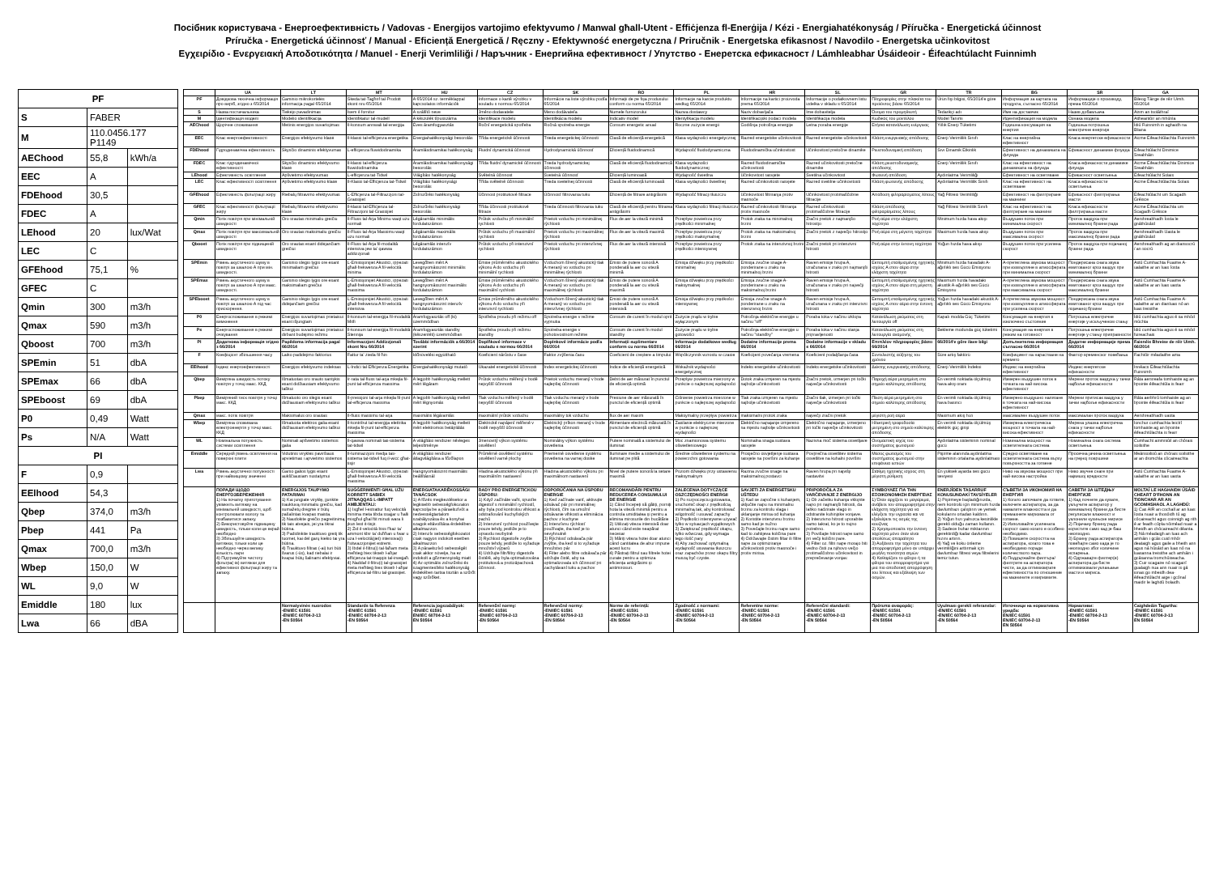Посібник користувача - Енергоефективність / Vadovas - Energijos vartojimo efektyvumo / Manwal għall-Utent - Effiċjenza fl-Enerġija / Kézi - Energiahatékonyság / Příručka - Energetická účinnost
Príručka - Energetická účinnosť / Manual - Eficiență Energetică / Ręczny - Efektywność energetyczna / Priručnik - Energetska efikasnost / Navodilo - Energetska učinkovitost
Εγχειρίδιο - Ενεργειακή Αποδοτικότητα / Manuel - Enerji Verimliliği / Наръчник - Енергийна ефективност / Упутство - Енеретска ефикасност / Lámhleabhar Úsáideoir - Éifeachtúlacht Fuinnimh
| PF | | |
| --- | --- | --- |
| S | FABER | |
| M | 110.0456.177 P1149 | |
| AEChood | 55,8 | kWh/a |
| EEC | A | |
| FDEhood | 30,5 | |
| FDEC | A | |
| LEhood | 20 | lux/Wat |
| LEC | C | |
| GFEhood | 75,1 | % |
| GFEC | C | |
| Qmin | 300 | m3/h |
| Qmax | 590 | m3/h |
| Qboost | 700 | m3/h |
| SPEmin | 51 | dbA |
| SPEmax | 66 | dbA |
| SPEboost | 69 | dbA |
| P0 | 0,49 | Watt |
| Ps | N/A | Watt |
| PI | | |
| F | 0,9 | |
| EElhood | 54,3 | |
| Qbep | 374,0 | m3/h |
| Pbep | 441 | Pa |
| Qmax | 700,0 | m3/h |
| Wbep | 150,0 | W |
| WL | 9,0 | W |
| Emiddle | 180 | lux |
| Lwa | 66 | dBA |
| | UA | LT | MT | HU | CZ | SK | RO | PL | HR | SL | GR | TR | BG | SR | GA |
| --- | --- | --- | --- | --- | --- | --- | --- | --- | --- | --- | --- | --- | --- | --- | --- |
| PF | Довідкова технічна інформація про виріб, згідно з 65/2014 | Gaminio mikrokortelės informacija pagal 65/2014 | Skeda tat-Tagħrif tal-Prodott skont nru 65/2014 | A 65/2014 sz. terméklappal kapcsolatos információk | Informace o kartě výrobku v souladu s normou 65/2014 | Informácie na liste výrobku podľa 65/2014 | Informații de pe fișa produsului conform cu norma 65/2014 | Informacje na karcie produktu według 65/2014 | Informacije na kartici proizvoda prema 65/2014 | Informacije o podatkovnem listu izdelka v skladu s 65/2014 | Πληροφορίες στην πλακέτα του προϊόντος βάσει 65/2014 | Ürün fişi bilgisi, 65/2014'e göre | Информация за картата на продукта, съгласно 65/2014 | Информације о производу, према 65/2014 | Bileog Táirge de réir Uimh. 65/2014 |
| S | Назва постачальника | Tiekėjo pavadinimas | Isem il-fornitur | A szállító neve | Jméno dodavatele | Meno dodávateľa | Numele furnizorului | Nazwa dostawcy | Naziv dobavljača | Ime dobavitelja | Όνομα του προμηθευτή | Tedarikçi adı | Име на доставчик | Назив добављача | Ainm an tsoláthraí |
| M | Ідентифікація моделі | Modelio identifikacija | Identifikatur tal-mudell | A készülék típusszáma | Identifikace modelu | Identifikácia modelu | Indicativ model | Identyfikacja modelu | Identifikacijski podaci modela | Identifikacija modela | Κωδικός του μοντέλου | Model Tanımı | Идентификация на модела | Ознака модела | Aitheantóir an mhúnla |
| AEChood | Щорічне споживання | Metinis energijos suvartojimas | Il-konsum annwali tal-enerġija | Éves áramfogyasztás | Roční energetická spotřeba | Ročná spotreba energie | Consum energetic anual | Roczne zużycie energii | Godišnja potrošnja energije | Letna poraba energije | Ετήσια κατανάλωση ενέργειας | Yıllık Enerji Tüketimi | Годишна консумация на енергия | Годишња потрошња електричне енергије | Ídiú Fuinnimh in aghaidh na Bliana |
| EEC | Клас енергоефективності | Energijos efektyvumo klasė | Il-klassi tal-effiċjenza enerġetika | Energiahatékonysági besorolás | Třída energetické účinnosti | Trieda energetickej účinnosti | Clasă de eficiență energetică | Klasa wydajności energetycznej | Razred energetske učinkovitosti | Razred energetske učinkovitosti | Κλάση ενεργειακής απόδοσης | Enerji Verimlilik Sınıfı | Клас на енергийна ефективност | Класа енергетске ефикасности | Aicme Éifeachtúlachta Fuinnimh |
| FDEhood | Гідродинамічна ефективність | Skysčio dinaminis efektyvumas | L-effiċjenza fluwidodinamika | Áramlásdinamikai hatékonyság | Fluidní dynamická účinnost | Hydrodynamická účinnosť | Eficiență fluidodinamică | Wydajność fluidodynamiczna | Fluidodinamička učinkovitost | Učinkovitost pretočne dinamike | Ρευστοδυναμική απόδοση | Sıvı Dinamik Etkinlik | Ефективност на динамиката на флуида | Ефикасност динамике флуида | Éifeachtúlacht Dinimice Sreabháin |
| FDEC | Клас гідродинамічної ефективності | Skysčio dinaminio efektyvumo klasė | Il-klassi tal-effiċjenza fluwidodinamika | Áramlásdinamikai hatékonysági besorolás | Třída fluidní dynamické účinnosti | Trieda hydrodynamickej účinnosti | Clasă de eficiență fluidodinamică | Klasa wydajności fluidodynamicznej | Razred fluidodinamičke učinkovitosti | Razred učinkovitosti pretočne dinamike | Κλάση ρευστοδυναμικής απόδοσης | Enerji Verimlilik Sınıfı | Клас на ефективност на динамиката на флуида | Класа ефикасности динамике флуида | Aicme Éifeachtúlachta Dinimice Sreabháin |
| LEhood | Ефективність освітлення | Apšvietimo efektyvumas | L-effiċjenza tat-Tidwil | Világítási hatékonyság | Světelná účinnost | Svetelná účinnosť | Eficiență luminoasă | Wydajność świetlna | Učinkovitost rasvjete | Svetilna učinkovitost | Φωτεινή απόδοση | Aydınlatma Verimliliği | Ефективност на осветяване | Ефикасност осветљења | Éifeachtúlacht Solais |
| LEC | Клас ефективності освітлення | Apšvietimo efektyvumo klasė | Il-Klassi tal-Effiċjenza tat-Tidwil | Világítási hatékonysági besorolás | Třída světelné účinnosti | Trieda svetelnej účinnosti | Clasă de eficiență luminoasă | Klasa wydajności świetlnej | Razred učinkovitosti rasvjete | Razred svetilne učinkovitosti | Κλάση φωτεινής απόδοσης | Aydınlatma Verimlilik Sınıfı | Клас на ефективност на осветяване | Класа ефикасности осветљења | Aicme Éifeachtúlachta Solais |
| GFEhood | Ефективність фільтрації жиру | Riebalų filtravimo efektyvumas | L-Effiċjenza tal-Filtrazzjoni tal-Grassijiet | Zsírszűrési hatékonyság | Účinnost protitukové filtrace | Účinnosť filtrovania tuku | Eficiență de filtrare antigrăsimi | Wydajność filtracji tłuszczu | Učinkovitost filtriranja protiv masnoće | Učinkovitost protimaščobne filtracije | Απόδοση φιλτραρίσματος λίπους | Yağ Filtresi Verimliliği | Ефективност на филтриране на мазнини | Ефикасност филтрирања масти | Éifeachtúlacht um Scagadh Gréisce |
| GFEC | Клас ефективності фільтрації жиру | Riebalų filtravimo efektyvumo klasė | Il-klassi tal-Effiċjenza tal-Filtrazzjoni tal-Grassijiet | Zsírszűrési hatékonysági besorolás | Třída účinnosti protitukové filtrace | Trieda účinnosti filtrovania tuku | Clasă de eficiență pentru filtrarea antigrăsimi | Klasa wydajności filtracji tłuszczu | Razred učinkovitosti filtriranja protiv masnoće | Razred učinkovitosti protimaščobne filtracije | Κλάση απόδοσης φιλτραρίσματος λίπους | Yağ Filtresi Verimlilik Sınıfı | Клас на ефективност на филтриране на мазнини | Класа ефикасности филтрирања масти | Aicme Éifeachtúlachta um Scagadh Gréisce |
| Qmin | Потік повітря при мінімальній швидкості | Oro srautas minimaliu greičiu | Il-Fluss tal-Arja Minimu waqt użu normali | Légáramlás minimális fordulatszámon | Průtok vzduchu při minimální rychlosti | Prietok vzduchu pri minimálnej rýchlosti | Flux de aer la viteză minimă | Przepływ powietrza przy prędkości minimalnej | Protok zraka na minimalnoj brzini | Zračni pretok z najmanjšo hitrostjo | Ροή αέρα στην ελάχιστη ταχύτητα | Minimum hızda hava akışı | Въздушен поток при минимална скорост | Проток ваздуха при минималној брзини рада | Aershreabhadh Íosta le gnáthúsáid |
| Qmax | Потік повітря при максимальній швидкості | Oro srautas maksimaliu greičiu | Il-Fluss tal-Arja Massimu waqt użu normali | Légáramlás maximális fordulatszámon | Průtok vzduchu při maximální rychlosti | Prietok vzduchu pri maximálnej rýchlosti | Flux de aer la viteză maximă | Przepływ powietrza przy prędkości maksymalnej | Protok zraka na maksimalnoj brzini | Zračni pretok z največjo hitrostjo | Ροή αέρα στη μέγιστη ταχύτητα | Maximum hızda hava akışı | Въздушен поток при максимална скорост | Проток ваздуха при максималној брзини рада | Aershreabhadh Uasta le gnáthúsáid |
| Qboost | Потік повітря при підвищеній швидкості | Oro srautas esant didėjančiam greičiui | Il-Fluss tal-Arja fil-modalità intensiva jew ta' qawwa addizzjonali | Légáramlás intenzív fordulatszámon | Průtok vzduchu při intenzivní rychlosti | Prietok vzduchu pri intenzívnej rýchlosti | Flux de aer la viteză intensivă | Przepływ powietrza przy prędkości intensywnej | Protok zraka na intenzivnoj brzini | Zračni pretok pri intenzivni hitrosti | Ροή αέρα στην έντονη ταχύτητα | Yoğun hızda hava akışı | Въздушен поток при усилена скорост | Проток ваздуха при појачаној брзини рада | Aershreabhadh ag an diansocrú / an socrú |
| SPEmin | Рівень акустичного шуму в повітрі за шкалою А при мін. швидкості. | Garsinio slėgio lygis ore esant minimaliam greičiui | L-Emissjonijiet Akustiċi, ippeżati għall-frekwenza A fil-veloċità minima | Levegőben mért A hangnyomásszint minimális fordulatszámon | Emise průměrného akustického výkonu A do vzduchu při minimální rychlosti | Vzduchom šírený akustický tlak A meraný vo vzduchu pri minimálnej rýchlosti | Emisii de putere sonoră A ponderată la aer cu viteză minimă | Emisja dźwięku przy prędkości minimalnej | Emisija zvučne snage A-ponderirane u zraku na minimalnoj brzini | Raven emisije hrupa A, izračunana v zraku pri najmanjši hitrosti | Εκπομπή σταθμισμένης ηχητικής ισχύος A στον αέρα στην ελάχιστη ταχύτητα | Minimum hızda havadaki A-ağırlıklı ses Gücü Emisyonu | A-претеглена звукова мощност при изхвърляне в атмосферата при минимална скорост | Пондерисана снага звука емитованог кроз ваздух при минималној брзини | Astú Cumhachta Fuaime A-ualaithe ar an luas íosta |
| SPEmax | Рівень акустичного шуму в повітрі за шкалою А при макс. швидкості. | Garsinio slėgio lygis ore esant maksimaliam greičiui | L-Emissjonijiet Akustiċi, ippeżati għall-frekwenza A fil-veloċità massima | Levegőben mért A hangnyomásszint maximális fordulatszámon | Emise průměrného akustického výkonu A do vzduchu při maximální rychlosti | Vzduchom šírený akustický tlak A meraný vo vzduchu pri maximálnej rýchlosti | Emisii de putere sonoră A ponderată la aer cu viteză maximă | Emisja dźwięku przy prędkości maksymalnej | Emisija zvučne snage A-ponderirane u zraku na maksimalnoj brzini | Raven emisije hrupa A, izračunana v zraku pri največji hitrosti | Εκπομπή σταθμισμένης ηχητικής ισχύος A στον αέρα στη μέγιστη ταχύτητα | Maximum hızda havadaki akustik A-ağırlıklı ses Gücü Emisyonu | A-претеглена звукова мощност при изхвърляне в атмосферата при максимална скорост | Пондерисана снага звука емитованог кроз ваздух при максималној брзини | Astú Cumhachta Fuaime A-ualaithe ar an luas uasta |
| SPEboost | Рівень акустичного шуму в повітрі за шкалою А під час прискорення. | Garsinio slėgio lygis ore esant didėjančiam greičiui | L-Emissjonijiet Akustiċi, ippeżati għall-frekwenza A fil-veloċità intensiva | Levegőben mért A hangnyomásszint intenzív fordulatszámon | Emise průměrného akustického výkonu A do vzduchu při intenzivní rychlosti | Vzduchom šírený akustický tlak A meraný vo vzduchu pri intenzívnej rýchlosti | Emisii de putere sonoră A ponderată la aer cu viteză intensivă | Emisja dźwięku przy prędkości intensywnej | Emisija zvučne snage A-ponderirane u zraku na intenzivnoj brzini | Raven emisije hrupa A, izračunana v zraku pri intenzivni hitrosti | Εκπομπή σταθμισμένης ηχητικής ισχύος A στον αέρα στην έντονη ταχύτητα | Yoğun hızda havadaki akustik A-ağırlıklı ses Gücü Emisyonu | A-претеглена звукова мощност при изхвърляне в атмосферата при усилена скорост | Пондерисана снага звука емитованог кроз ваздух при појачаној брзини | Astú Cumhachta Fuaime A-ualaithe ar an dianluas nó an luas treisithe |
| P0 | Енергоспоживання в режимі вимкнення | Energijos suvartojimas prietaisui esant išjungtam | Il-konsum tal-enerġija fil-modalità Mitfi | Áramfogyasztás off (ki) üzemmódban | Spotřeba proudu při režimu off | Spotreba energie v režime vypnutia | Consum de curent în modul oprit | Zużycie prądu w trybie wyłączonym | Potrošnja električne energije u načinu "off" | Poraba toka v načinu izklopa | Κατανάλωση ρεύματος στη λειτουργία off | Kapalı modda Güç Tüketimi | Консумация на енергия в изключено състояние | Потрошња електричне енергије у искљученом стању | Ídiú cumhachta agus é sa mhód múchta |
| Ps | Енергоспоживання в режимі очікування | Energijos suvartojimas prietaisui dirbant budėjimo režimu | Il-konsum tal-enerġija fil-modalità Stennija | Áramfogyasztás standby (készenléti) üzemmódban | Spotřeba proudu při režimu standby | Spotreba energie v pohotovostnom režime | Consum de curent în modul standby | Zużycie prądu w trybie gotowości | Potrošnja električne energije u načinu "standby" | Poraba toka v načinu stanja pripravljenosti | Κατανάλωση ρεύματος στη λειτουργία αναμονής | Bekleme modunda güç tüketimi | Консумация на енергия в режим на готовност | Потрошња електричне енергије у стању приправности | Ídiú cumhachta agus é sa mhód fuireachais |
| PI | Додаткова інформація згідно з 66/2014 | Papildoma informacija pagal 66/2014 | Informazzjoni Addizzjonali skont Nru 66/2014 | További információk a 66/2014 szerint | Doplňkové informace v souladu s normou 66/2014 | Doplnkové informácie podľa 66/2014 | Informații suplimentare conform cu norma 66/2014 | Informacje dodatkowe według 66/2014 | Dodatne informacije prema 66/2014 | Dodatne informacije v skladu s 66/2014 | Επιπλέον πληροφορίες βάσει 66/2014 | 66/2014'e göre ilave bilgi | Допълнителна информация съгласно 66/2014 | Додатне информације према 66/2014 | Faisnéis Bhreise de réir Uimh. 66/2014 |
| F | Коефіцієнт збільшення часу | Laiko padidėjimo faktorius | Fattur ta' żieda fil-ħin | Időnövelési együttható | Koeficient nárůstu v čase | Faktor zvýšenia času | Coeficient de creștere a timpului | Współczynnik wzrostu w czasie | Koeficijent povećanja vremena | Koeficient podaljšanja časa | Συντελεστής αύξησης του χρόνου | Süre artış faktörü | Коефициент на нарастване на времето | Фактор временског повећања | Fachtóir méadaithe ama |
| EElhood | Індекс енергоефективності | Energijos efektyvumo indeksas | L-Indiċi tal-Effiċjenza Enerġetika | Energiahatékonysági mutató | Ukazatel energetické účinnosti | Index energetickej účinnosti | Indice de eficiență energetică | Wskaźnik wydajności energetycznej | Indeks energetske učinkovitosti | Indeks energetske učinkovitosti | Δείκτης ενεργειακής απόδοσης | Enerji Verimlilik İndeksi | Индекс на енергийна ефективност | Индекс енергетске ефикасности | Innéacs Éifeachtúlachta Fuinnimh |
| Qbep | Виміряна швидкість потоку повітря у точці макс. ККД | Išmatuotas oro srauto santykis esant didžiausiam efektyvumo taškui | Ir-rata tal-fluss tal-arja mkejla fil-punt tal-effiċjenza massima | A legjobb hatékonyság mellett mért légáram | Průtok vzduchu měřený v bodě nejvyšší účinnosti | Prietok vzduchu meraný v bode najlepšej účinnosti | Debit de aer măsurat în punctul de eficiență optimă | Przepływ powietrza mierzony w punkcie o najlepszej wydajności | Dotok zraka izmjeren na mjestu najbolje učinkovitosti | Zračni pretok, izmerjen pri točki največje učinkovitosti | Παροχή αέρα μετρημένη στο σημείο καλύτερης απόδοσης | En verimli noktada ölçülmüş hava akış oranı | Измерен въздушен поток в точката на най-висока ефективност | Мерени проток ваздуха у тачки најбоље ефикасности | Ráta aersreafa tomhaiste ag an bpointe éifeachtúla is fearr |
| Pbep | Виміряний тиск повітря у точці макс. ККД | Išmatuoto oro slėgis esant didžiausiam efektyvumo taškui | Il-pressjoni tal-arja mkejla fil-punt tal-effiċjenza massima | A legjobb hatékonyság mellett mért légnyomás | Tlak vzduchu měřený v bodě nejvyšší účinnosti | Tlak vzduchu meraný v bode najlepšej účinnosti | Presiune de aer măsurată în punctul de eficiență optimă | Ciśnienie powietrza mierzone w punkcie o najlepszej wydajności | Tlak zraka izmjeren na mjestu najbolje učinkovitosti | Zračni tlak, izmerjen pri točki največje učinkovitosti | Πίεση αέρα μετρημένη στο σημείο καλύτερης απόδοσης | En verimli noktada ölçülmüş hava basıncı | Измерено въздушно налягане в точката на най-висока ефективност | Мерени притисак ваздуха у тачки најбоље ефикасности | Ráta aerbhrú tomhaiste ag an bpointe éifeachtúla is fearr |
| Qmax | макс. потік повітря | Maksimalus oro srautas | Il-fluss massimu tal-arja | maximális légáramlás | maximální průtok vzduchu | maximálny tok vzduchu | flux de aer maxim | Maksymalny przepływ powietrza | maksimalni protok zraka | največji zračni pretok | μέγιστη ροή αέρα | Maximum akış hızı | максимален въздушен поток | максималан проток ваздуха | Aershreabhadh uasta |
| Wbep | Виміряна споживана електроенергія у точці макс. ККД | Išmatuota elektros galia esant didžiausiam efektyvumo taškui | Il-kontribut tal-enerġija elettrika mkejla fil-punt tal-effiċjenza massima | A legjobb hatékonyság mellett mért elektromos betáplálás | Elektrické napájení měřené v bodě nejvyšší účinnosti | Elektrický príkon meraný v bode najlepšej účinnosti | Alimentare electrică măsurată în punctul de eficiență optimă | Zasilanie elektryczne mierzone w punkcie o najlepszej wydajności | Električno napajanje izmjereno na mjestu najbolje učinkovitosti | Električno napajanje, izmerjeno pri točki največje učinkovitosti | Ηλεκτρική τροφοδοσία μετρημένη στο σημείο καλύτερης απόδοσης | En verimli noktada ölçülmüş elektrik güç girişi | Измерена електрическа мощност в точката на най-висока ефективност | Мерена улазна електрична снага у тачки најбоље ефикасности | Ionchur cumhachta leictrí tomhaiste ag an bpointe éifeachtúlachta is fearr |
| WL | Номінальна потужність системи освітлення | Nominali apšvietimo sistemos galia | Il-qawwa nominali tas-sistema tat-tidwil | A világítási rendszer névleges teljesítménye | Jmenovitý výkon systému osvětlení | Nominálny výkon systému osvetlenia | Putere nominală a sistemului de iluminat | Moc znamionowa systemu oświetleniowego | Nominalna snaga sustava rasvjete | Nazivna moč sistema osvetljave | Ονομαστική ισχύς του συστήματος φωτισμού | Aydınlatma sisteminin nominal gücü | Номинална мощност на осветителната система | Номинална снага система осветљења | Cumhacht ainmniúil an chórais soilsithe |
| Emiddle | Середній рівень освітлення на поверхні плити | Vidutinis viryklės paviršiaus apvietimas i apvietimo sistemos | Il-luminazzjoni medja tas-sistema tat-tidwil fuq il-wiċċ għat-tisjir | A világítási rendszer átlagvilágítása a főzőlapon | Průměrné osvětlení systému osvětlení varné plochy | Priemerné osvetlenie systému osvetlenia na varnej doske | Iluminare medie a sistemului de iluminat pe plită | Średnie oświetlenie systemu na powierzchni gotowania | Prosječno osvjetljenje sustava rasvjete na površini za kuhanje | Povprečna osvetlitev sistema osvetlitve na kuhalni površini | Μέσος φωτισμός του συστήματος φωτισμού στην επιφάνεια εστιών | Pişirme alanında aydınlatma sisteminin ortalama aydınlatması | Средно осветяване на осветителната система върху повърхността за готвене | Просечна јачина осветљења на грејној површини | Meánsoilsiú an chórais soilsithe ar an dromchla cócaireachta |
| Lwa | Рівень акустичної потужності при найвищому значенні | Garso galios lygis esant aukščiausiam nustatymui | L-Emissjonijiet Akustiċi, ippeżati għall-frekwenza A fil-veloċità massima | Hangnyomásszint maximális beállításnál | Hladina akustického výkonu při maximálním nastavení | Hladina akustického výkonu pri maximálnom nastavení | Nivel de putere sonoră la setare maximă | Poziom dźwięku przy ustawieniu maksymalnym | Razina zvučne snage na maksimalnoj postavci | Raven hrupa pri najvišji nastavitvi | Στάθμη ηχητικής ισχύος στη μέγιστη ρύθμιση | En yüksek ayarda ses gücü seviyesi | Ниво на звукова мощност при най-висока настройка | Ниво звучне снаге при највишој вредности | Astú Cumhachta Fuaime A-ualaithe ar an luas uasta |
| | ПОРАДИ ЩОДО ЕНЕРГОЗБЕРЕЖЕННЯ 1) На початку приготування увімкніть витяжку на мінімальній швидкості, щоб контролювати вологу та позбавитися запаху. 2) Використовуйте підвищену швидкість, тільки коли це вкрай необхідно 3) Збільшуйте швидкість витяжки, тільки коли це необхідно через велику кількість пари 4) Підтримуйте чистоту фільтра(-ів) витяжки для ефективної фільтрації жиру та запаху. | ENERGIJOS TAUPYMO PATARIMAI 1) Kai jungiate viryklę, įjunkite trauktuvą minimaliu greičiu, kad sumažėtų drėgmė ir būtų pašalintas kvapas maista. 2) Naudokite greičio pagreitinimą tik tais atvejais, jei yra tikrai būtina. 3) Padidinkite trauktuvo greitį tik tuomet, kai dėl garų kiekio tai yra būtina. 4) Trauktuvo filtras (-ai) turi būti švarus (-ūs), kad riebalai ir kvapai būtų šalinami efektyviai. | SUĠĠERIMENTI GĦAL UŻU KORRETT SABIEX JITNAQQAS L-IMPATT AMBJENTALI: 1) Ixgħel l-estrattur fuq veloċità minima meta tibda ssajjar u ħalli mixgħul għal ftit minuti wara li jkun lest it-tisjir. 2) Żid il-veloċità biss f'każ ta' ammont kbir ta' duħħan u fwar u uża l-veloċità(jiet) intensiva(i) f'sitwazzjonijiet estremi. 3) Ibdel il-filtru(i) tal-faħam meta meħtieġ biex tikseb l-aħjar effiċjenza tat-tnaqqis tal-irwejjaħ. 4) Naddaf il-filtru(i) tal-grassijiet meta meħtieġ biex tikseb l-aħjar effiċjenza tal-filtru tal-grassijiet. | ENERGIATAKARÉKOSSÁGI TANÁCSOK 1) A főzés megkezdésekor a legkisebb sebességfokozaton kapcsolja be a páraelszívót a nedvességtartalom szabályozása és a konyhai szagok eltávolítása érdekében alkalmazzon. 2) Intenzív sebességfokozatot csak nagyon indokolt esetben alkalmazzon 3) A páraelszívó sebességét csak akkor növelje, ha ez indokolt a gőzmennyiség miatt 4) Az optimális zsírszűrési és szagmentesítési hatékonyság érdekében tartsa tisztán a szűrőt vagy szűrőket. | RADY PRO ENERGETICKOU ÚSPORU: 1) Když začínáte vařit, spusťte digestoř s minimální rychlostí, aby byla pod kontrolou vlhkost a odstraňování kuchyňských pachů 2) Intenzivní rychlost používejte pouze tehdy, jestliže je to opravdu nezbytné 3) Rychlost digestoře zvyšte pouze tehdy, jestliže to vyžaduje množství výparů 4) Udržujte filtr/filtry digestoře čisté/é, aby byla optimalizována protituková a protizápachová účinnost. | ODPORÚČANIA NA ÚSPORU ENERGIE 1) Keď začínate variť, aktivujte odsávač pár pri minimálnej rýchlosti, čím sa umožní odsávanie vlhkosti a eliminácia pachov z kuchyne 2) Intenzívnu rýchlosť používajte, iba keď je to nevyhnutné 3) Rýchlosť odsávača pár zvýšte, iba keď si to vyžaduje množstvo pár 4) Filter alebo filtre odsávača pár udržujte čisté, aby sa optimalizovala ich účinnosť pri zachytávaní tuku a pachov | RECOMANDĂRI PENTRU REDUCEREA CONSUMULUI DE ENERGIE 1) Când începeți să gătiți, porniți hota la viteză minimă pentru a controla umiditatea și pentru a elimina mirosurile din bucătărie 2) Utilizați viteza intensivă doar atunci când este neapărat necesar 3) Măriți viteza hotei doar atunci când cantitatea de abur impune acest lucru 4) Păstrați filtrul sau filtrele hotei curate pentru a optimiza eficiența antigrăsimi și antimirosuri. | ZALECENIA DOTYCZĄCE OSZCZĘDNOŚCI ENERGII 1) Po rozpoczęciu gotowania, uruchomić okap z prędkością minimalną tak, aby kontrolować wilgotność i usuwać zapachy 2) Prędkości intensywne używać tylko w sytuacjach wyjątkowych 3) Zwiększać prędkość okapu, tylko wówczas, gdy wymaga tego ilość pary 4) Aby zachować optymalną wydajność usuwania tłuszczu oraz zapachów przez okapu filtry muszą być czyste. | SAVJETI ZA ENERGETSKU UŠTEDU 1) Kad se započne s kuhanjem, uključite napu na minimalnu brzinu za kontrolu vlaga i uklanjanje mirisa od kuhanja 2) Koristite intenzivnu brzinu samo kad je nužno 3) Povećajte brzinu nape samo kad to zahtijeva količina pare 4) Održavajte čistim filtar ili filtre nape za optimiziranje učinkovitosti protiv masnoće i protiv mirisa. | PRIPOROČILA ZA VARČEVANJE Z ENERGIJO 1) Ob začetku kuhanja vklopite napo pri najmanjši hitrosti, da lahko nadzirate vlago in odstranite kuhinjske vonjave. 2) Intenzivno hitrost uporabite samo takrat, ko je to nujno potrebno. 3) Povišajte hitrost nape samo pri večji količini pare. 4) Filter oz. filtri nape morajo biti vedno čisti za njihovo večjo protimaščobno učinkovitost in preprečevanje vonjav. | ΣΥΜΒΟΥΛΕΣ ΓΙΑ ΤΗΝ ΕΞΟΙΚΟΝΟΜΗΣΗ ΕΝΕΡΓΕΙΑΣ 1) Όταν αρχίζετε το μαγείρεμα, ανάβετε τον απορροφητήρα στην ελάχιστη ταχύτητα για να ελέγξετε την υγρασία και να εξαλείψετε τις οσμές της κουζίνας 2) Χρησιμοποιείτε την έντονη ταχύτητα μόνο όταν είναι απολύτως απαραίτητο 3) Αυξάνετε την ταχύτητα του απορροφητήρα μόνο αν υπάρχει μεγάλη ποσότητα ατμών 4) Καθαρίζετε το φίλτρο ή τα φίλτρα του απορροφητήρα για μια πιο αποδοτική απορρόφηση του λίπους και εξάλειψη των οσμών. | ENERJİDEN TASARRUF KONUSUNDAKİ TAVSİYELER 1) Pişirmeye başladığınızda, nem kontrolü için minimum hızda davlumbazı çalıştırın ve yemek kokularını ortadan kaldırın. 2) Yoğun hızı yalnızca kesinlikle gerekli olduğu zaman kullanın. 3) Sadece buhar miktarının gerektirdiği kadar davlumbaz hızını artırın. 4) Yağ ve koku önleme verimliliğini arttırmak için davlumbaz filtresi veya filtrelerini temiz tutun. | СЪВЕТИ ЗА ИКОНОМИЯ НА ЕНЕРГИЯ 1) Когато започвате да готвите, включете аспиратора, за да намалите влажността и да премахнете миризмата от готвене. 2) Използвайте усилената скорост само когато е особено необходимо. 3) Повишете скоростта на аспиратора, когато това е необходимо поради количеството пара. 4) Поддържайте филтъра/филтрите на аспиратора чисти, за да оптимизирате ефективността по отношение на мазнините и миризмите. | САВЕТИ ЗА ШТЕДЊУ ЕНЕРГИЈЕ 1) Кад почнете да кувате, укључите аспиратор у минималној брзини да бисте регулисали влажност и уклонили кухињске мирисе 2) Појачану брзину рада користите само кад је баш неопходно. 3) Брзину рада аспиратора повећајте само када је то неопходно због количине испарења. 4) Одржавајте филтер(е) аспиратора да бисте оптимизовали уклањање масти и мириса. | MOLTAÍ LE HAGHAIDH ÚSÁID CHEART D'FHONN AN TIONCHAR AR AN GCOMHSHAOL A LAGHDÚ: 1) Cas AIR an cochall ar an luas íosta nuair a thosóidh tú ag cócaireacht agus coinnigh ag rith é ar feadh cúpla nóiméad nuair a bheidh an chócaireacht déanta. 2) Ná méadaigh an luas ach amháin i gcás cuid mhór deataigh agus gaile a bheith ann agus ná húsáid an luas nó na luasanna treisithe ach amháin i gcásanna tromchúiseacha. 3) Cuir scagaire nó scagairí gualaigh nua ann nuair is gá ionas go mbeidh dea-éifeachtúlacht aige i gcónaí maidir le laghdú bolaidh. |
| | | Normatyvinės nuorodos -EN/IEC 61591 -EN/IEC 60704-2-13 -EN 50564 | Standards ta Referenza -EN/IEC 61591 -EN/IEC 60704-2-13 -EN 50564 | Referencia jogszabályok: -EN/IEC 61591 EN/IEC 60704-2-13 EN 50564 | Referenční normy: -EN/IEC 61591 -EN/IEC 60704-2-13 -EN 50564 | Referenčné normy: -EN/IEC 61591 -EN/IEC 60704-2-13 -EN 50564 | Norme de referință: -EN/IEC 61591 -EN/IEC 60704-2-13 -EN 50564 | Zgodność z normami: -EN/IEC 61591 -EN/IEC 60704-2-13 -EN 50564 | Referentne norme: -EN/IEC 61591 -EN/IEC 60704-2-13 -EN 50564 | Referenčni standardi: -EN/IEC 61591 -EN/IEC 60704-2-13 -EN 50564 | Πρότυπα αναφοράς: -EN/IEC 61591 -EN/IEC 60704-2-13 -EN 50564 | Uyulması gerekli referanslar: -EN/IEC 61591 -EN/IEC 60704-2-13 -EN 50564 | Източници на нормативна уредба: EN/IEC 61591 EN/IEC 60704-2-13 EN 50564 | Нормативи: -EN/IEC 61591 -EN/IEC 60704-2-13 -EN 50564 | Caighdeáin Tagartha: -EN/IEC 61591 -EN/IEC 60704-2-13 EN 50564 |